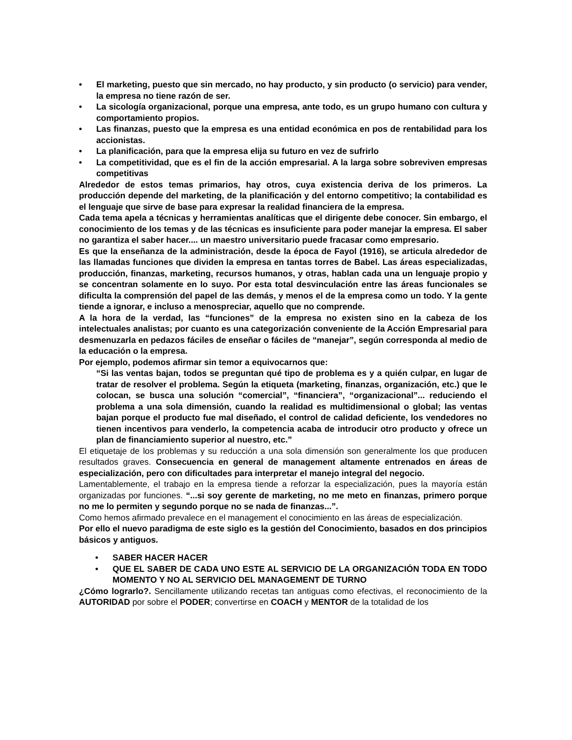• El marketing, puesto que sin mercado, no hay producto, y sin producto (o servicio) para vender, la empresa no tiene razón de ser.
• La sicología organizacional, porque una empresa, ante todo, es un grupo humano con cultura y comportamiento propios.
• Las finanzas, puesto que la empresa es una entidad económica en pos de rentabilidad para los accionistas.
• La planificación, para que la empresa elija su futuro en vez de sufrirlo
• La competitividad, que es el fin de la acción empresarial. A la larga sobre sobreviven empresas competitivas
Alrededor de estos temas primarios, hay otros, cuya existencia deriva de los primeros. La producción depende del marketing, de la planificación y del entorno competitivo; la contabilidad es el lenguaje que sirve de base para expresar la realidad financiera de la empresa.
Cada tema apela a técnicas y herramientas analíticas que el dirigente debe conocer. Sin embargo, el conocimiento de los temas y de las técnicas es insuficiente para poder manejar la empresa. El saber no garantiza el saber hacer.... un maestro universitario puede fracasar como empresario.
Es que la enseñanza de la administración, desde la época de Fayol (1916), se articula alrededor de las llamadas funciones que dividen la empresa en tantas torres de Babel. Las áreas especializadas, producción, finanzas, marketing, recursos humanos, y otras, hablan cada una un lenguaje propio y se concentran solamente en lo suyo. Por esta total desvinculación entre las áreas funcionales se dificulta la comprensión del papel de las demás, y menos el de la empresa como un todo. Y la gente tiende a ignorar, e incluso a menospreciar, aquello que no comprende.
A la hora de la verdad, las “funciones” de la empresa no existen sino en la cabeza de los intelectuales analistas; por cuanto es una categorización conveniente de la Acción Empresarial para desmenuzarla en pedazos fáciles de enseñar o fáciles de “manejar”, según corresponda al medio de la educación o la empresa.
Por ejemplo, podemos afirmar sin temor a equivocarnos que:
“Si las ventas bajan, todos se preguntan qué tipo de problema es y a quién culpar, en lugar de tratar de resolver el problema. Según la etiqueta (marketing, finanzas, organización, etc.) que le colocan, se busca una solución “comercial”, “financiera”, “organizacional”... reduciendo el problema a una sola dimensión, cuando la realidad es multidimensional o global; las ventas bajan porque el producto fue mal diseñado, el control de calidad deficiente, los vendedores no tienen incentivos para venderlo, la competencia acaba de introducir otro producto y ofrece un plan de financiamiento superior al nuestro, etc.”
El etiquetaje de los problemas y su reducción a una sola dimensión son generalmente los que producen resultados graves. Consecuencia en general de management altamente entrenados en áreas de especialización, pero con dificultades para interpretar el manejo integral del negocio.
Lamentablemente, el trabajo en la empresa tiende a reforzar la especialización, pues la mayoría están organizadas por funciones. “...si soy gerente de marketing, no me meto en finanzas, primero porque no me lo permiten y segundo porque no se nada de finanzas...”.
Como hemos afirmado prevalece en el management el conocimiento en las áreas de especialización.
Por ello el nuevo paradigma de este siglo es la gestión del Conocimiento, basados en dos principios básicos y antiguos.
• SABER HACER HACER
• QUE EL SABER DE CADA UNO ESTE AL SERVICIO DE LA ORGANIZACIÓN TODA EN TODO MOMENTO Y NO AL SERVICIO DEL MANAGEMENT DE TURNO
¿Cómo lograrlo?. Sencillamente utilizando recetas tan antiguas como efectivas, el reconocimiento de la AUTORIDAD por sobre el PODER; convertirse en COACH y MENTOR de la totalidad de los